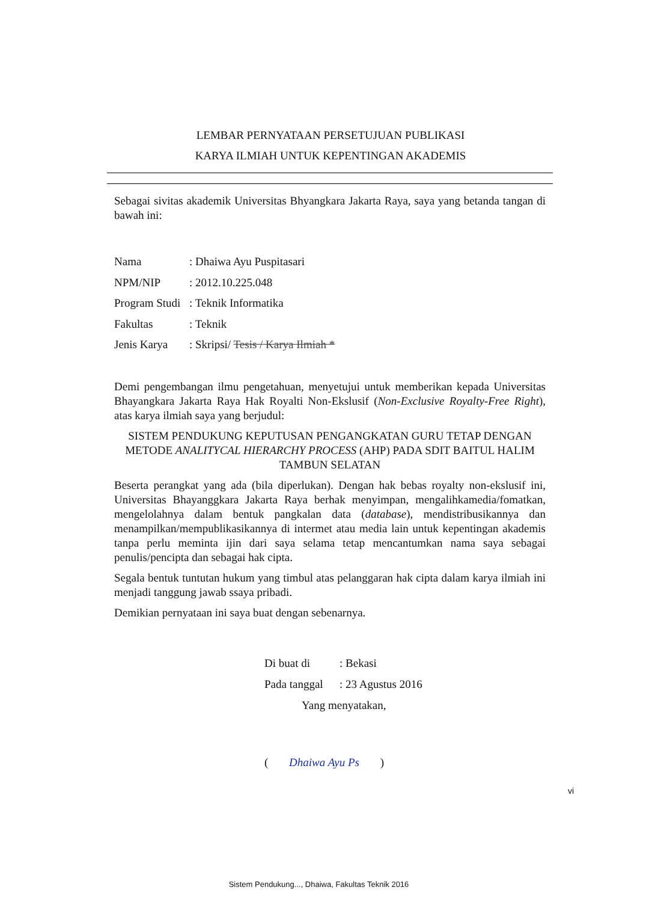LEMBAR PERNYATAAN PERSETUJUAN PUBLIKASI
KARYA ILMIAH UNTUK KEPENTINGAN AKADEMIS
Sebagai sivitas akademik Universitas Bhyangkara Jakarta Raya, saya yang betanda tangan di bawah ini:
Nama: Dhaiwa Ayu Puspitasari
NPM/NIP: 2012.10.225.048
Program Studi: Teknik Informatika
Fakultas: Teknik
Jenis Karya: Skripsi/ Tesis / Karya Ilmiah *
Demi pengembangan ilmu pengetahuan, menyetujui untuk memberikan kepada Universitas Bhayangkara Jakarta Raya Hak Royalti Non-Ekslusif (Non-Exclusive Royalty-Free Right), atas karya ilmiah saya yang berjudul:
SISTEM PENDUKUNG KEPUTUSAN PENGANGKATAN GURU TETAP DENGAN METODE ANALITYCAL HIERARCHY PROCESS (AHP) PADA SDIT BAITUL HALIM TAMBUN SELATAN
Beserta perangkat yang ada (bila diperlukan). Dengan hak bebas royalty non-ekslusif ini, Universitas Bhayanggkara Jakarta Raya berhak menyimpan, mengalihkamedia/fomatkan, mengelolahnya dalam bentuk pangkalan data (database), mendistribusikannya dan menampilkan/mempublikasikannya di intermet atau media lain untuk kepentingan akademis tanpa perlu meminta ijin dari saya selama tetap mencantumkan nama saya sebagai penulis/pencipta dan sebagai hak cipta.
Segala bentuk tuntutan hukum yang timbul atas pelanggaran hak cipta dalam karya ilmiah ini menjadi tanggung jawab ssaya pribadi.
Demikian pernyataan ini saya buat dengan sebenarnya.
Di buat di: Bekasi
Pada tanggal: 23 Agustus 2016
Yang menyatakan,
( Dhaiwa Ayu Ps )
vi
Sistem Pendukung..., Dhaiwa, Fakultas Teknik 2016